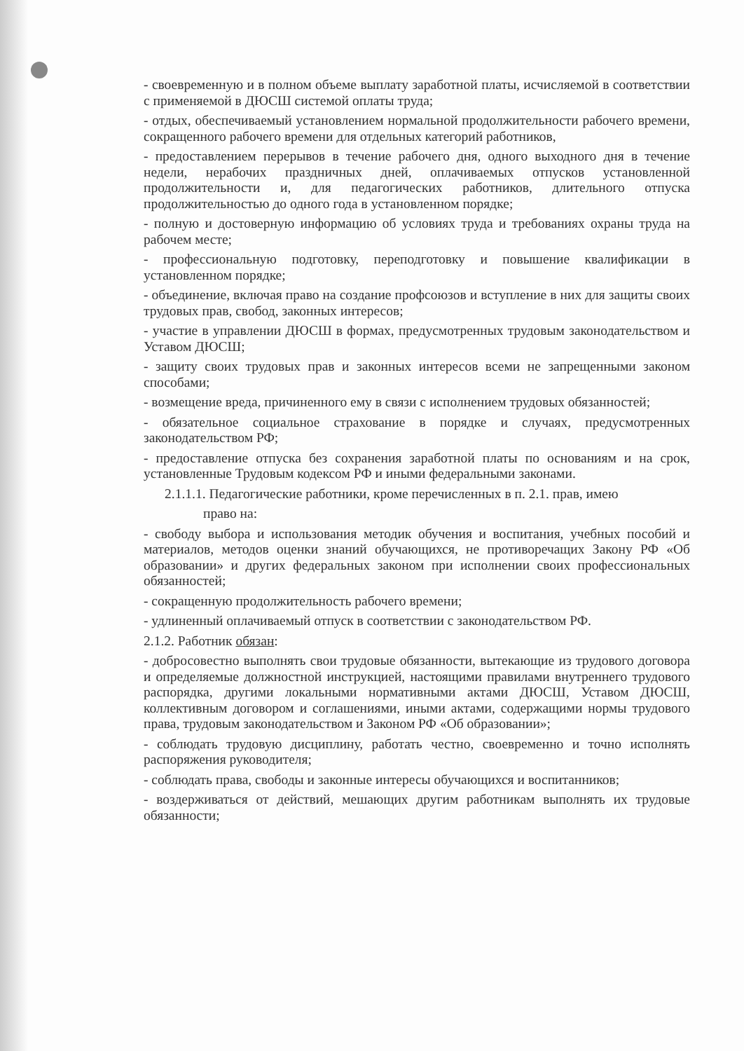- своевременную и в полном объеме выплату заработной платы, исчисляемой в соответствии с применяемой в ДЮСШ системой оплаты труда;
- отдых, обеспечиваемый установлением нормальной продолжительности рабочего времени, сокращенного рабочего времени для отдельных категорий работников,
- предоставлением перерывов в течение рабочего дня, одного выходного дня в течение недели, нерабочих праздничных дней, оплачиваемых отпусков установленной продолжительности и, для педагогических работников, длительного отпуска продолжительностью до одного года в установленном порядке;
- полную и достоверную информацию об условиях труда и требованиях охраны труда на рабочем месте;
- профессиональную подготовку, переподготовку и повышение квалификации в установленном порядке;
- объединение, включая право на создание профсоюзов и вступление в них для защиты своих трудовых прав, свобод, законных интересов;
- участие в управлении ДЮСШ в формах, предусмотренных трудовым законодательством и Уставом ДЮСШ;
- защиту своих трудовых прав и законных интересов всеми не запрещенными законом способами;
- возмещение вреда, причиненного ему в связи с исполнением трудовых обязанностей;
- обязательное социальное страхование в порядке и случаях, предусмотренных законодательством РФ;
- предоставление отпуска без сохранения заработной платы по основаниям и на срок, установленные Трудовым кодексом РФ и иными федеральными законами.
2.1.1.1. Педагогические работники, кроме перечисленных в п. 2.1. прав, имею
право на:
- свободу выбора и использования методик обучения и воспитания, учебных пособий и материалов, методов оценки знаний обучающихся, не противоречащих Закону РФ «Об образовании» и других федеральных законом при исполнении своих профессиональных обязанностей;
- сокращенную продолжительность рабочего времени;
- удлиненный оплачиваемый отпуск в соответствии с законодательством РФ.
2.1.2. Работник обязан:
- добросовестно выполнять свои трудовые обязанности, вытекающие из трудового договора и определяемые должностной инструкцией, настоящими правилами внутреннего трудового распорядка, другими локальными нормативными актами ДЮСШ, Уставом ДЮСШ, коллективным договором и соглашениями, иными актами, содержащими нормы трудового права, трудовым законодательством и Законом РФ «Об образовании»;
- соблюдать трудовую дисциплину, работать честно, своевременно и точно исполнять распоряжения руководителя;
- соблюдать права, свободы и законные интересы обучающихся и воспитанников;
- воздерживаться от действий, мешающих другим работникам выполнять их трудовые обязанности;